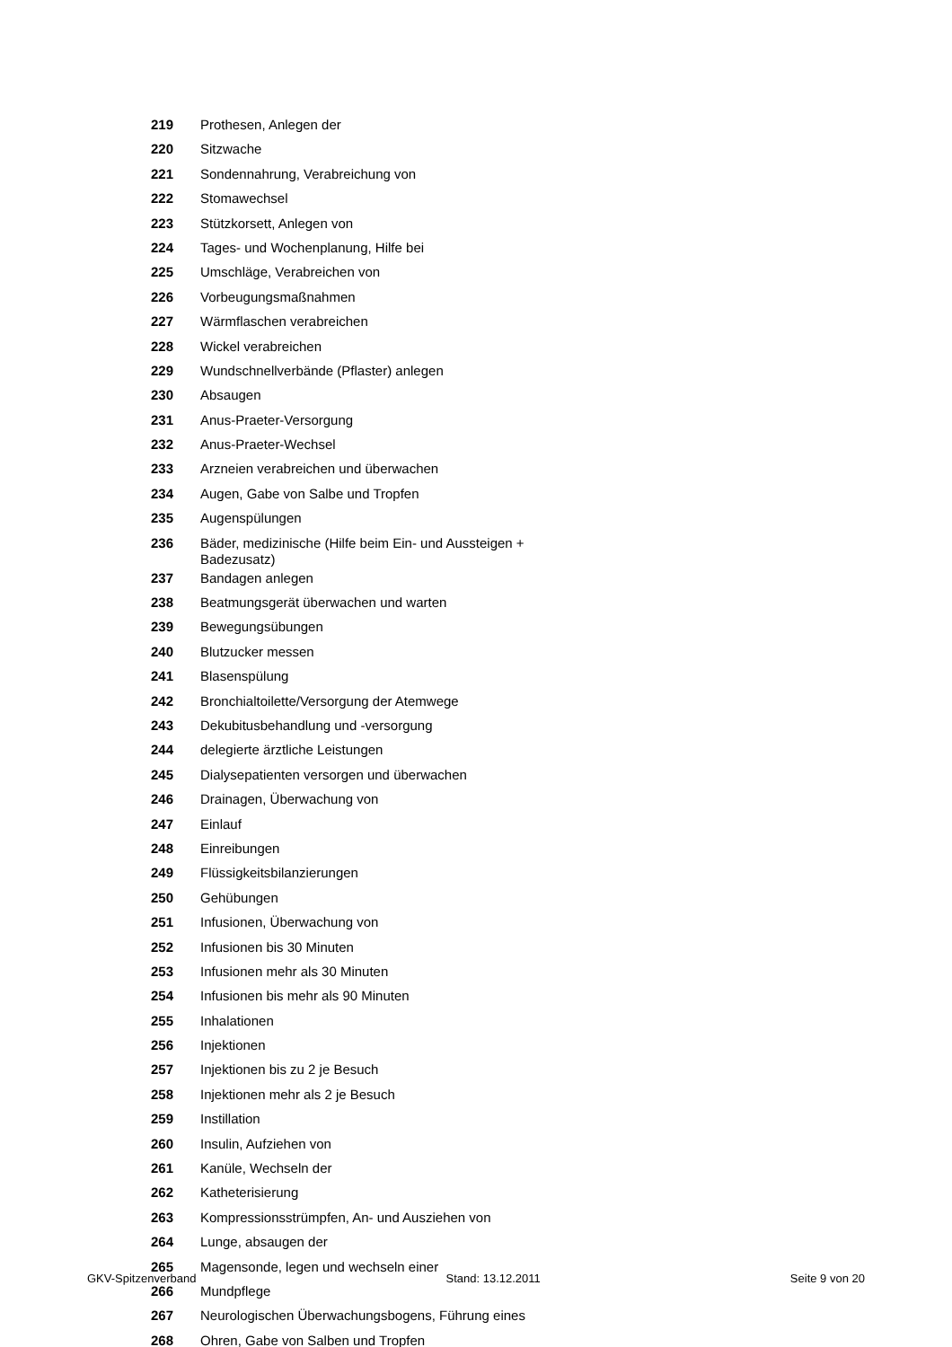| 219 | Prothesen, Anlegen der |
| 220 | Sitzwache |
| 221 | Sondennahrung, Verabreichung von |
| 222 | Stomawechsel |
| 223 | Stützkorsett, Anlegen von |
| 224 | Tages- und Wochenplanung, Hilfe bei |
| 225 | Umschläge, Verabreichen von |
| 226 | Vorbeugungsmaßnahmen |
| 227 | Wärmflaschen verabreichen |
| 228 | Wickel verabreichen |
| 229 | Wundschnellverbände (Pflaster) anlegen |
| 230 | Absaugen |
| 231 | Anus-Praeter-Versorgung |
| 232 | Anus-Praeter-Wechsel |
| 233 | Arzneien verabreichen und überwachen |
| 234 | Augen, Gabe von Salbe und Tropfen |
| 235 | Augenspülungen |
| 236 | Bäder, medizinische (Hilfe beim Ein- und Aussteigen + Badezusatz) |
| 237 | Bandagen anlegen |
| 238 | Beatmungsgerät überwachen und warten |
| 239 | Bewegungsübungen |
| 240 | Blutzucker messen |
| 241 | Blasenspülung |
| 242 | Bronchialtoilette/Versorgung der Atemwege |
| 243 | Dekubitusbehandlung und -versorgung |
| 244 | delegierte ärztliche Leistungen |
| 245 | Dialysepatienten versorgen und überwachen |
| 246 | Drainagen, Überwachung von |
| 247 | Einlauf |
| 248 | Einreibungen |
| 249 | Flüssigkeitsbilanzierungen |
| 250 | Gehübungen |
| 251 | Infusionen, Überwachung von |
| 252 | Infusionen bis 30 Minuten |
| 253 | Infusionen mehr als 30 Minuten |
| 254 | Infusionen bis mehr als 90 Minuten |
| 255 | Inhalationen |
| 256 | Injektionen |
| 257 | Injektionen bis zu 2 je Besuch |
| 258 | Injektionen mehr als 2 je Besuch |
| 259 | Instillation |
| 260 | Insulin, Aufziehen von |
| 261 | Kanüle, Wechseln der |
| 262 | Katheterisierung |
| 263 | Kompressionsstrümpfen, An- und Ausziehen von |
| 264 | Lunge, absaugen der |
| 265 | Magensonde, legen und wechseln einer |
| 266 | Mundpflege |
| 267 | Neurologischen Überwachungsbogens, Führung eines |
| 268 | Ohren, Gabe von Salben und Tropfen |
GKV-Spitzenverband Stand: 13.12.2011 Seite 9 von 20